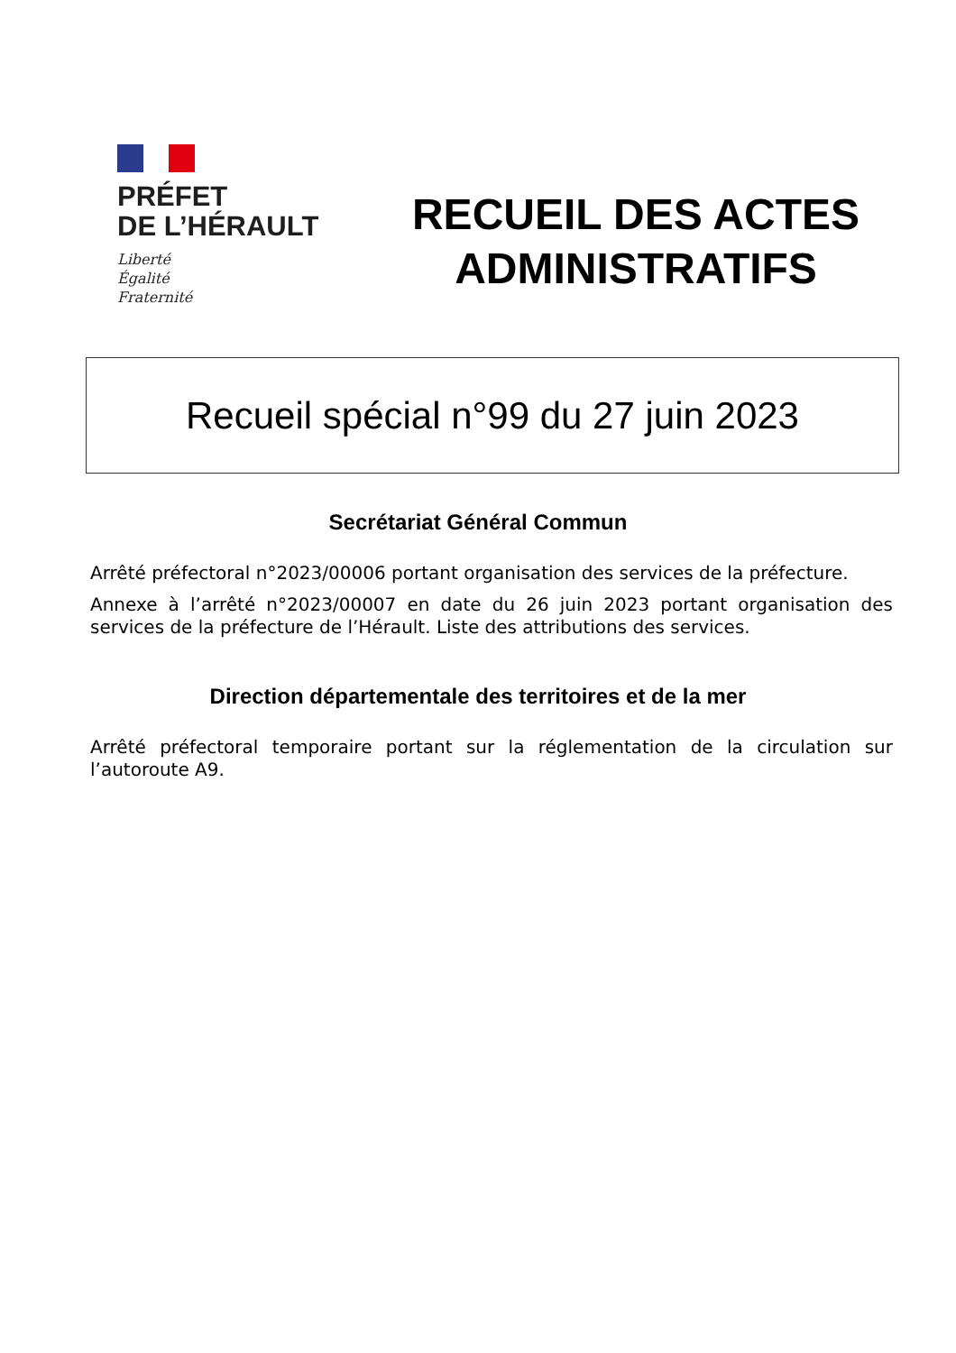PRÉFET
DE L’HÉRAULT
Liberté
Égalité
Fraternité
RECUEIL DES ACTES
ADMINISTRATIFS
Recueil spécial n°99 du 27 juin 2023
Secrétariat Général Commun
Arrêté préfectoral n°2023/00006 portant organisation des services de la préfecture.
Annexe à l’arrêté n°2023/00007 en date du 26 juin 2023 portant organisation des services de la préfecture de l’Hérault. Liste des attributions des services.
Direction départementale des territoires et de la mer
Arrêté préfectoral temporaire portant sur la réglementation de la circulation sur l’autoroute A9.